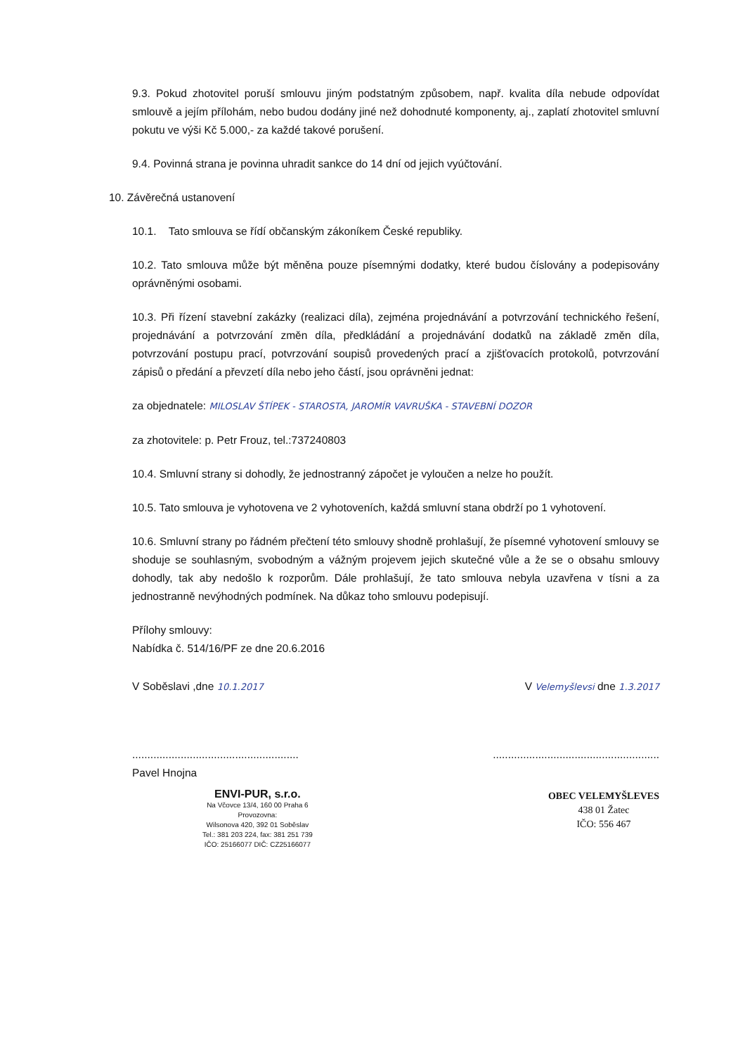9.3. Pokud zhotovitel poruší smlouvu jiným podstatným způsobem, např. kvalita díla nebude odpovídat smlouvě a jejím přílohám, nebo budou dodány jiné než dohodnuté komponenty, aj., zaplatí zhotovitel smluvní pokutu ve výši Kč 5.000,- za každé takové porušení.
9.4. Povinná strana je povinna uhradit sankce do 14 dní od jejich vyúčtování.
10. Závěrečná ustanovení
10.1. Tato smlouva se řídí občanským zákoníkem České republiky.
10.2. Tato smlouva může být měněna pouze písemnými dodatky, které budou číslovány a podepisovány oprávněnými osobami.
10.3. Při řízení stavební zakázky (realizaci díla), zejména projednávání a potvrzování technického řešení, projednávání a potvrzování změn díla, předkládání a projednávání dodatků na základě změn díla, potvrzování postupu prací, potvrzování soupisů provedených prací a zjišťovacích protokolů, potvrzování zápisů o předání a převzetí díla nebo jeho částí, jsou oprávněni jednat:
za objednatele: MILOSLAV ŠTÍPEK - STAROSTA, JAROMÍR VAVRUŠKA - STAVEBNÍ DOZOR
za zhotovitele: p. Petr Frouz, tel.:737240803
10.4. Smluvní strany si dohodly, že jednostranný zápočet je vyloučen a nelze ho použít.
10.5. Tato smlouva je vyhotovena ve 2 vyhotoveních, každá smluvní stana obdrží po 1 vyhotovení.
10.6. Smluvní strany po řádném přečtení této smlouvy shodně prohlašují, že písemné vyhotovení smlouvy se shoduje se souhlasným, svobodným a vážným projevem jejich skutečné vůle a že se o obsahu smlouvy dohodly, tak aby nedošlo k rozporům. Dále prohlašují, že tato smlouva nebyla uzavřena v tísni a za jednostranně nevýhodných podmínek. Na důkaz toho smlouvu podepisují.
Přílohy smlouvy:
Nabídka č. 514/16/PF ze dne 20.6.2016
V Soběslavi ,dne 10.1.2017 V Velemyšlevsi dne 1.3.2017
..............................................................................................................
Pavel Hnojna
ENVI-PUR, s.r.o.
Na Včovce 13/4, 160 00 Praha 6
Provozovna:
Wilsonova 420, 392 01 Soběslav
Tel.: 381 203 224, fax: 381 251 739
IČO: 25166077 DIČ: CZ25166077
OBEC VELEMYŠLEVES
438 01 Žatec
IČO: 556 467